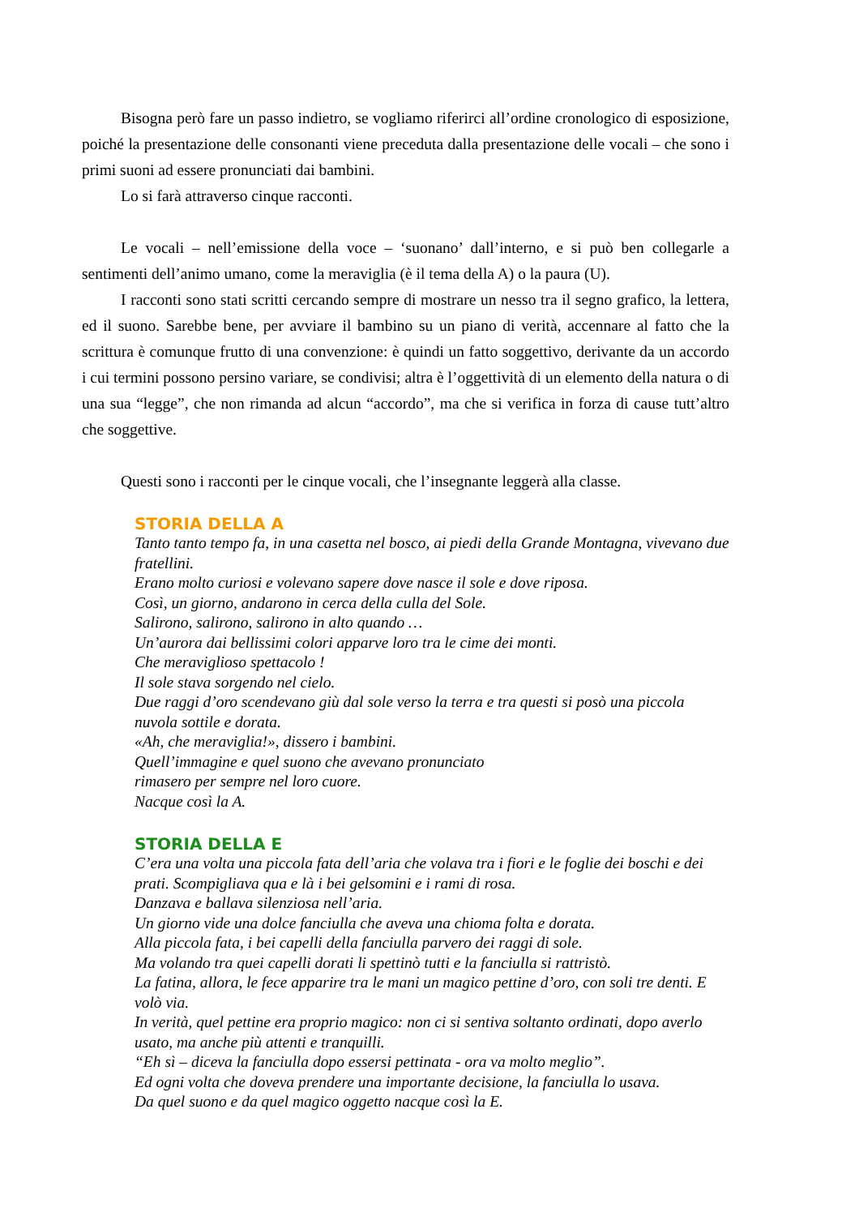Bisogna però fare un passo indietro, se vogliamo riferirci all’ordine cronologico di esposizione, poiché la presentazione delle consonanti viene preceduta dalla presentazione delle vocali – che sono i primi suoni ad essere pronunciati dai bambini.
Lo si farà attraverso cinque racconti.
Le vocali – nell’emissione della voce – ‘suonano’ dall’interno, e si può ben collegarle a sentimenti dell’animo umano, come la meraviglia (è il tema della A) o la paura (U).
I racconti sono stati scritti cercando sempre di mostrare un nesso tra il segno grafico, la lettera, ed il suono. Sarebbe bene, per avviare il bambino su un piano di verità, accennare al fatto che la scrittura è comunque frutto di una convenzione: è quindi un fatto soggettivo, derivante da un accordo i cui termini possono persino variare, se condivisi; altra è l’oggettività di un elemento della natura o di una sua “legge”, che non rimanda ad alcun “accordo”, ma che si verifica in forza di cause tutt’altro che soggettive.
Questi sono i racconti per le cinque vocali, che l’insegnante leggerà alla classe.
STORIA DELLA A
Tanto tanto tempo fa, in una casetta nel bosco, ai piedi della Grande Montagna, vivevano due fratellini.
Erano molto curiosi e volevano sapere dove nasce il sole e dove riposa.
Così, un giorno, andarono in cerca della culla del Sole.
Salirono, salirono, salirono in alto quando …
Un’aurora dai bellissimi colori apparve loro tra le cime dei monti.
Che meraviglioso spettacolo !
Il sole stava sorgendo nel cielo.
Due raggi d’oro scendevano giù dal sole verso la terra e tra questi si posò una piccola nuvola sottile e dorata.
«Ah, che meraviglia!», dissero i bambini.
Quell’immagine e quel suono che avevano pronunciato
rimasero per sempre nel loro cuore.
Nacque così la A.
STORIA DELLA E
C’era una volta una piccola fata dell’aria che volava tra i fiori e le foglie dei boschi e dei prati. Scompigliava qua e là i bei gelsomini e i rami di rosa.
Danzava e ballava silenziosa nell’aria.
Un giorno vide una dolce fanciulla che aveva una chioma folta e dorata.
Alla piccola fata, i bei capelli della fanciulla parvero dei raggi di sole.
Ma volando tra quei capelli dorati li spettinò tutti e la fanciulla si rattristò.
La fatina, allora, le fece apparire tra le mani un magico pettine d’oro, con soli tre denti. E volò via.
In verità, quel pettine era proprio magico: non ci si sentiva soltanto ordinati, dopo averlo usato, ma anche più attenti e tranquilli.
“Eh sì – diceva la fanciulla dopo essersi pettinata - ora va molto meglio”.
Ed ogni volta che doveva prendere una importante decisione, la fanciulla lo usava.
Da quel suono e da quel magico oggetto nacque così la E.